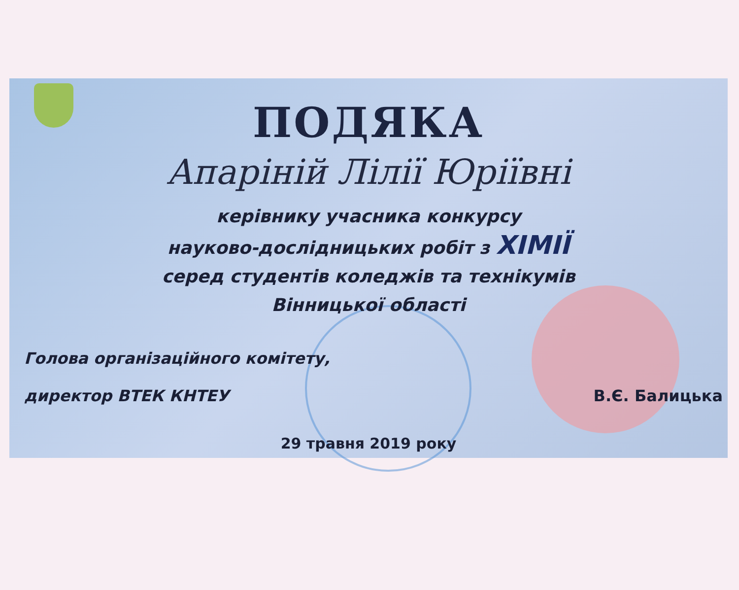ПОДЯКА
Апаріній Лілії Юріївні
керівнику учасника конкурсу
науково-дослідницьких робіт з ХІМІЇ
серед студентів коледжів та технікумів
Вінницької області
Голова організаційного комітету,
директор ВТЕК КНТЕУ
В.Є. Балицька
29 травня 2019 року